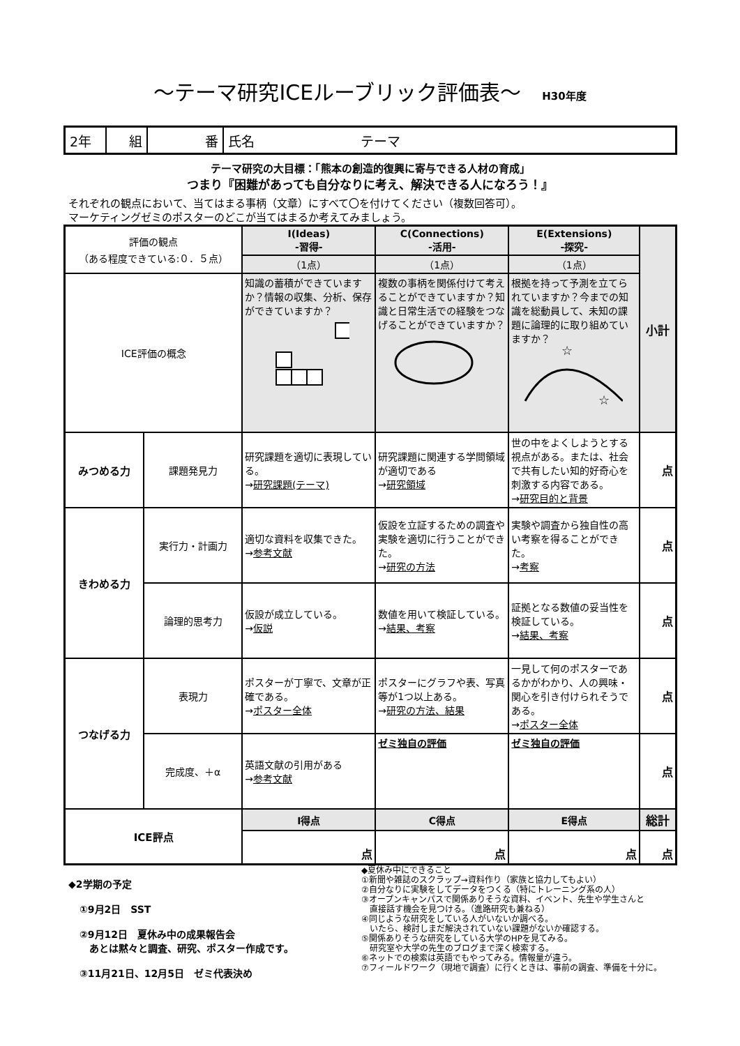～テーマ研究ICEルーブリック評価表～ H30年度
| 2年 | 組 | 番 | 氏名 テーマ |
テーマ研究の大目標：「熊本の創造的復興に寄与できる人材の育成」
つまり『困難があっても自分なりに考え、解決できる人になろう！』
それぞれの観点において、当てはまる事柄（文章）にすべて〇を付けてください（複数回答可）。
マーケティングゼミのポスターのどこが当てはまるか考えてみましょう。
| 評価の観点 （ある程度できている:０．５点） | | I(Ideas) -習得- | C(Connections) -活用- | E(Extensions) -探究- | 小計 |
| | | （1点） | （1点） | （1点） | |
| ICE評価の概念 | | 知識の蓄積ができていますか？情報の収集、分析、保存ができていますか？ | 複数の事柄を関係付けて考えることができていますか？知識と日常生活での経験をつなげることができていますか？ | 根拠を持って予測を立てられていますか？今までの知識を総動員して、未知の課題に論理的に取り組めていますか？ ☆ ☆ | |
| みつめる力 | 課題発見力 | 研究課題を適切に表現している。 → 研究課題(テーマ) | 研究課題に関連する学問領域が適切である → 研究領域 | 世の中をよくしようとする視点がある。または、社会で共有したい知的好奇心を刺激する内容である。 → 研究目的と背景 | 点 |
| きわめる力 | 実行力・計画力 | 適切な資料を収集できた。 → 参考文献 | 仮設を立証するための調査や実験を適切に行うことができた。 → 研究の方法 | 実験や調査から独自性の高い考察を得ることができた。 → 考察 | 点 |
| | 論理的思考力 | 仮設が成立している。 → 仮説 | 数値を用いて検証している。 → 結果、考察 | 証拠となる数値の妥当性を検証している。 → 結果、考察 | 点 |
| つなげる力 | 表現力 | ポスターが丁寧で、文章が正確である。 → ポスター全体 | ポスターにグラフや表、写真等が1つ以上ある。 → 研究の方法、結果 | 一見して何のポスターであるかがわかり、人の興味・関心を引き付けられそうである。 → ポスター全体 | 点 |
| | 完成度、＋α | 英語文献の引用がある → 参考文献 | ゼミ独自の評価 | ゼミ独自の評価 | 点 |
| ICE評点 | | I得点 | C得点 | E得点 | 総計 |
| | | 点 | 点 | 点 | 点 |
◆2学期の予定
①9月2日　SST
②9月12日　夏休み中の成果報告会
　あとは黙々と調査、研究、ポスター作成です。
③11月21日、12月5日　ゼミ代表決め
◆夏休み中にできること
①新聞や雑誌のスクラップ→資料作り（家族と協力してもよい）
②自分なりに実験をしてデータをつくる（特にトレーニング系の人）
③オープンキャンパスで関係ありそうな資料、イベント、先生や学生さんと
　直接話す機会を見つける。（進路研究も兼ねる）
④同じような研究をしている人がいないか調べる。
　いたら、検討しまだ解決されていない課題がないか確認する。
⑤関係ありそうな研究をしている大学のHPを見てみる。
　研究室や大学の先生のブログまで深く検索する。
⑥ネットでの検索は英語でもやってみる。情報量が違う。
⑦フィールドワーク（現地で調査）に行くときは、事前の調査、準備を十分に。